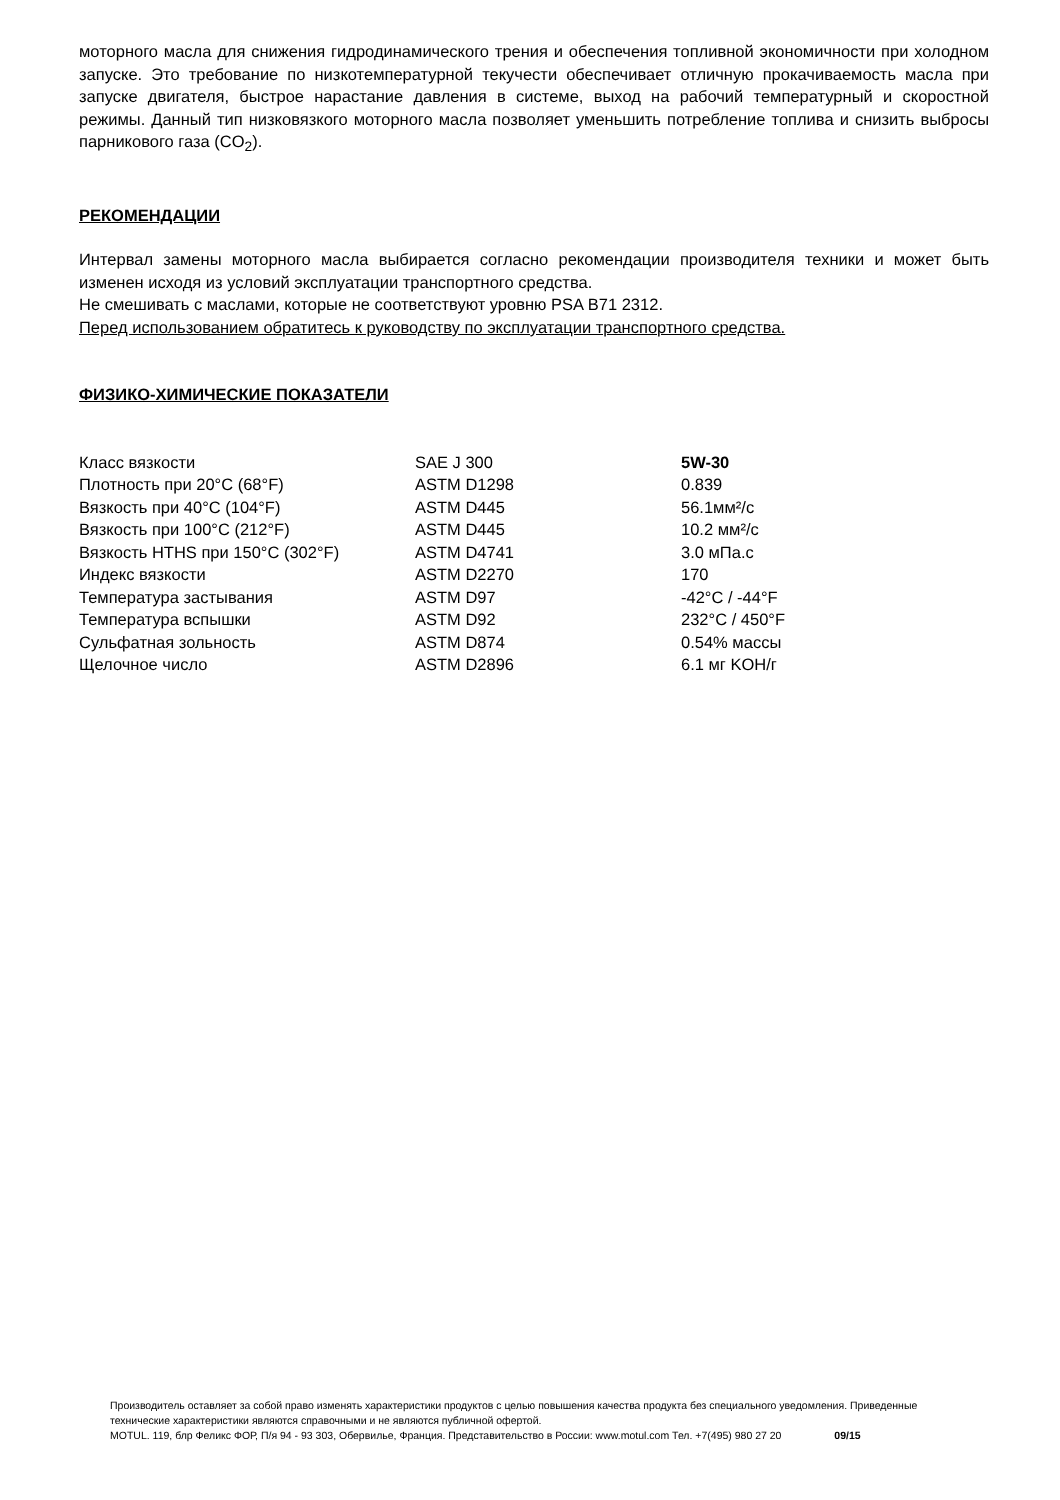моторного масла для снижения гидродинамического трения и обеспечения топливной экономичности при холодном запуске. Это требование по низкотемпературной текучести обеспечивает отличную прокачиваемость масла при запуске двигателя, быстрое нарастание давления в системе, выход на рабочий температурный и скоростной режимы. Данный тип низковязкого моторного масла позволяет уменьшить потребление топлива и снизить выбросы парникового газа (CO<sub>2</sub>).
РЕКОМЕНДАЦИИ
Интервал замены моторного масла выбирается согласно рекомендации производителя техники и может быть изменен исходя из условий эксплуатации транспортного средства.
Не смешивать с маслами, которые не соответствуют уровню PSA B71 2312.
Перед использованием обратитесь к руководству по эксплуатации транспортного средства.
ФИЗИКО-ХИМИЧЕСКИЕ ПОКАЗАТЕЛИ
| Класс вязкости | SAE J 300 | 5W-30 |
| Плотность при 20°C (68°F) | ASTM D1298 | 0.839 |
| Вязкость при 40°C (104°F) | ASTM D445 | 56.1мм²/с |
| Вязкость при 100°C (212°F) | ASTM D445 | 10.2 мм²/с |
| Вязкость HTHS при 150°C (302°F) | ASTM D4741 | 3.0 мПа.с |
| Индекс вязкости | ASTM D2270 | 170 |
| Температура застывания | ASTM D97 | -42°C / -44°F |
| Температура вспышки | ASTM D92 | 232°C / 450°F |
| Сульфатная зольность | ASTM D874 | 0.54% массы |
| Щелочное число | ASTM D2896 | 6.1 мг KOH/г |
Производитель оставляет за собой право изменять характеристики продуктов с целью повышения качества продукта без специального уведомления. Приведенные технические характеристики являются справочными и не являются публичной офертой.
MOTUL. 119, блр Феликс ФОР, П/я 94 - 93 303, Обервилье, Франция. Представительство в России: www.motul.com Тел. +7(495) 980 27 20 09/15